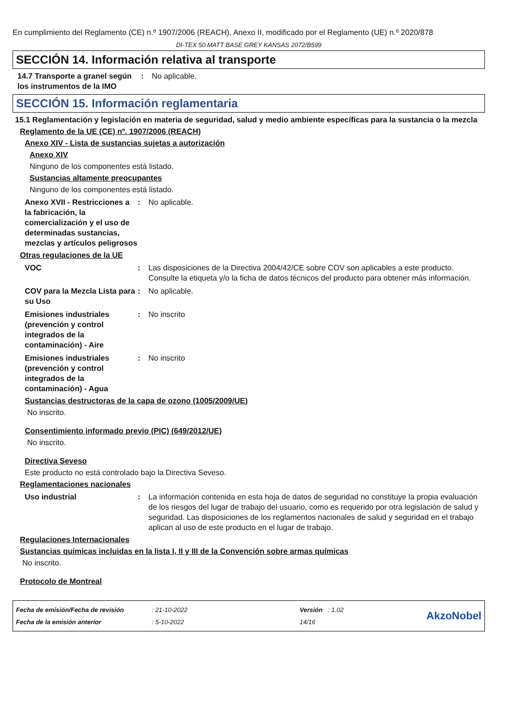En cumplimiento del Reglamento (CE) n.º 1907/2006 (REACH), Anexo II, modificado por el Reglamento (UE) n.º 2020/878
DI-TEX 50 MATT BASE GREY KANSAS 2072/B599
SECCIÓN 14. Información relativa al transporte
14.7 Transporte a granel según los instrumentos de la IMO
: No aplicable.
SECCIÓN 15. Información reglamentaria
15.1 Reglamentación y legislación en materia de seguridad, salud y medio ambiente específicas para la sustancia o la mezcla
Reglamento de la UE (CE) nº. 1907/2006 (REACH)
Anexo XIV - Lista de sustancias sujetas a autorización
Anexo XIV
Ninguno de los componentes está listado.
Sustancias altamente preocupantes
Ninguno de los componentes está listado.
Anexo XVII - Restricciones a la fabricación, la comercialización y el uso de determinadas sustancias, mezclas y artículos peligrosos
: No aplicable.
Otras regulaciones de la UE
VOC : Las disposiciones de la Directiva 2004/42/CE sobre COV son aplicables a este producto. Consulte la etiqueta y/o la ficha de datos técnicos del producto para obtener más información.
COV para la Mezcla Lista para su Uso
: No aplicable.
Emisiones industriales (prevención y control integrados de la contaminación) - Aire
: No inscrito
Emisiones industriales (prevención y control integrados de la contaminación) - Agua
: No inscrito
Sustancias destructoras de la capa de ozono (1005/2009/UE)
No inscrito.
Consentimiento informado previo (PIC) (649/2012/UE)
No inscrito.
Directiva Seveso
Este producto no está controlado bajo la Directiva Seveso.
Reglamentaciones nacionales
Uso industrial : La información contenida en esta hoja de datos de seguridad no constituye la propia evaluación de los riesgos del lugar de trabajo del usuario, como es requerido por otra legislación de salud y seguridad. Las disposiciones de los reglamentos nacionales de salud y seguridad en el trabajo aplican al uso de este producto en el lugar de trabajo.
Regulaciones Internacionales
Sustancias químicas incluidas en la lista I, II y III de la Convención sobre armas químicas
No inscrito.
Protocolo de Montreal
Fecha de emisión/Fecha de revisión
Fecha de la emisión anterior
: 21-10-2022
: 5-10-2022
Versión : 1.02
14/16
AkzoNobel